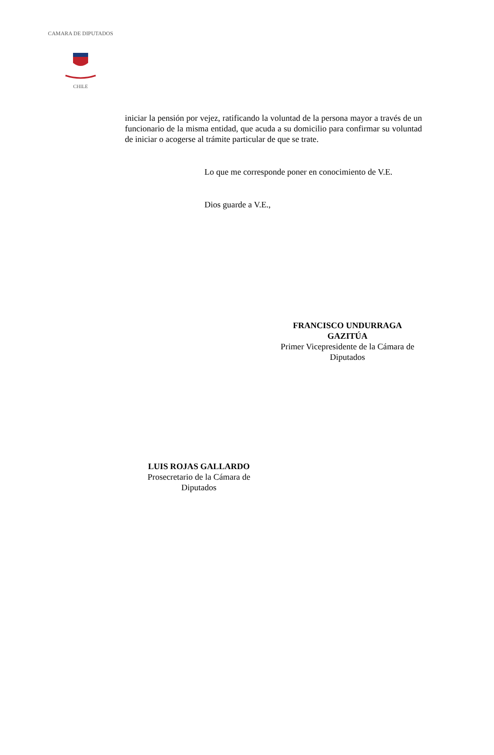CHILE
CAMARA DE DIPUTADOS
iniciar la pensión por vejez, ratificando la voluntad de la persona mayor a través de un funcionario de la misma entidad, que acuda a su domicilio para confirmar su voluntad de iniciar o acogerse al trámite particular de que se trate.
Lo que me corresponde poner en conocimiento de V.E.
Dios guarde a V.E.,
FRANCISCO UNDURRAGA GAZITÚA
Primer Vicepresidente de la Cámara de Diputados
LUIS ROJAS GALLARDO
Prosecretario de la Cámara de Diputados